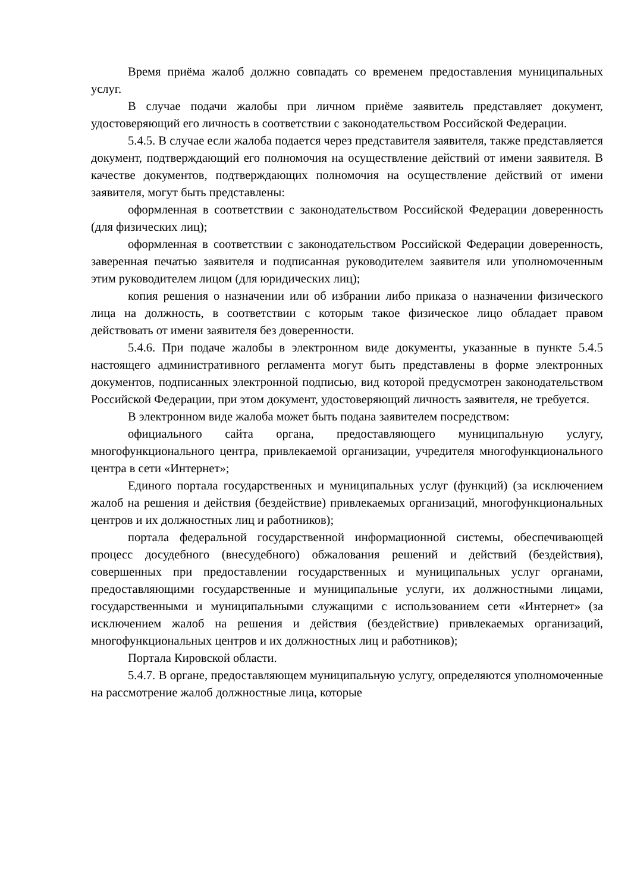Время приёма жалоб должно совпадать со временем предоставления муниципальных услуг.
В случае подачи жалобы при личном приёме заявитель представляет документ, удостоверяющий его личность в соответствии с законодательством Российской Федерации.
5.4.5. В случае если жалоба подается через представителя заявителя, также представляется документ, подтверждающий его полномочия на осуществление действий от имени заявителя. В качестве документов, подтверждающих полномочия на осуществление действий от имени заявителя, могут быть представлены:
оформленная в соответствии с законодательством Российской Федерации доверенность (для физических лиц);
оформленная в соответствии с законодательством Российской Федерации доверенность, заверенная печатью заявителя и подписанная руководителем заявителя или уполномоченным этим руководителем лицом (для юридических лиц);
копия решения о назначении или об избрании либо приказа о назначении физического лица на должность, в соответствии с которым такое физическое лицо обладает правом действовать от имени заявителя без доверенности.
5.4.6. При подаче жалобы в электронном виде документы, указанные в пункте 5.4.5 настоящего административного регламента могут быть представлены в форме электронных документов, подписанных электронной подписью, вид которой предусмотрен законодательством Российской Федерации, при этом документ, удостоверяющий личность заявителя, не требуется.
В электронном виде жалоба может быть подана заявителем посредством:
официального сайта органа, предоставляющего муниципальную услугу, многофункционального центра, привлекаемой организации, учредителя многофункционального центра в сети «Интернет»;
Единого портала государственных и муниципальных услуг (функций) (за исключением жалоб на решения и действия (бездействие) привлекаемых организаций, многофункциональных центров и их должностных лиц и работников);
портала федеральной государственной информационной системы, обеспечивающей процесс досудебного (внесудебного) обжалования решений и действий (бездействия), совершенных при предоставлении государственных и муниципальных услуг органами, предоставляющими государственные и муниципальные услуги, их должностными лицами, государственными и муниципальными служащими с использованием сети «Интернет» (за исключением жалоб на решения и действия (бездействие) привлекаемых организаций, многофункциональных центров и их должностных лиц и работников);
Портала Кировской области.
5.4.7. В органе, предоставляющем муниципальную услугу, определяются уполномоченные на рассмотрение жалоб должностные лица, которые